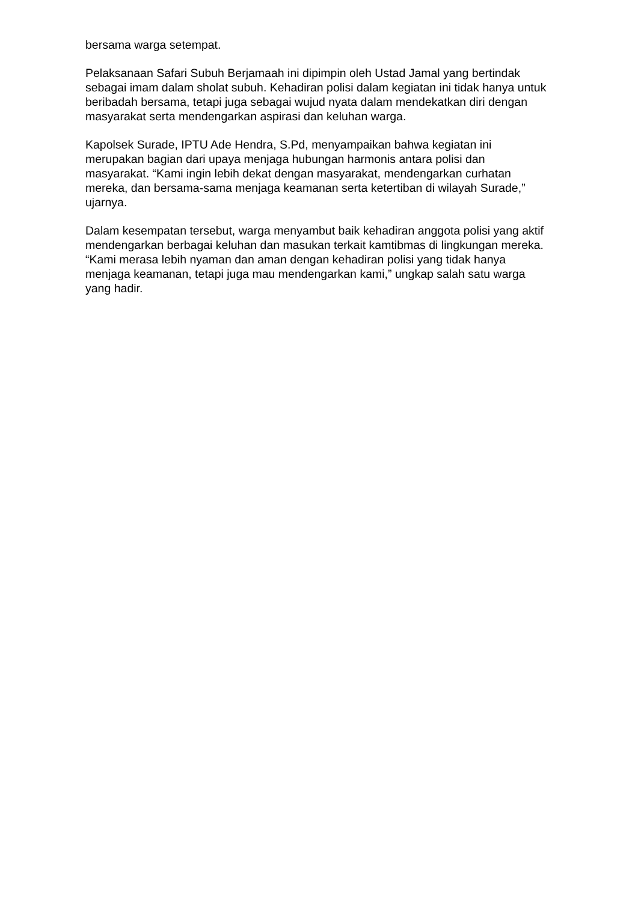bersama warga setempat.
Pelaksanaan Safari Subuh Berjamaah ini dipimpin oleh Ustad Jamal yang bertindak sebagai imam dalam sholat subuh. Kehadiran polisi dalam kegiatan ini tidak hanya untuk beribadah bersama, tetapi juga sebagai wujud nyata dalam mendekatkan diri dengan masyarakat serta mendengarkan aspirasi dan keluhan warga.
Kapolsek Surade, IPTU Ade Hendra, S.Pd, menyampaikan bahwa kegiatan ini merupakan bagian dari upaya menjaga hubungan harmonis antara polisi dan masyarakat. “Kami ingin lebih dekat dengan masyarakat, mendengarkan curhatan mereka, dan bersama-sama menjaga keamanan serta ketertiban di wilayah Surade,” ujarnya.
Dalam kesempatan tersebut, warga menyambut baik kehadiran anggota polisi yang aktif mendengarkan berbagai keluhan dan masukan terkait kamtibmas di lingkungan mereka. “Kami merasa lebih nyaman dan aman dengan kehadiran polisi yang tidak hanya menjaga keamanan, tetapi juga mau mendengarkan kami,” ungkap salah satu warga yang hadir.